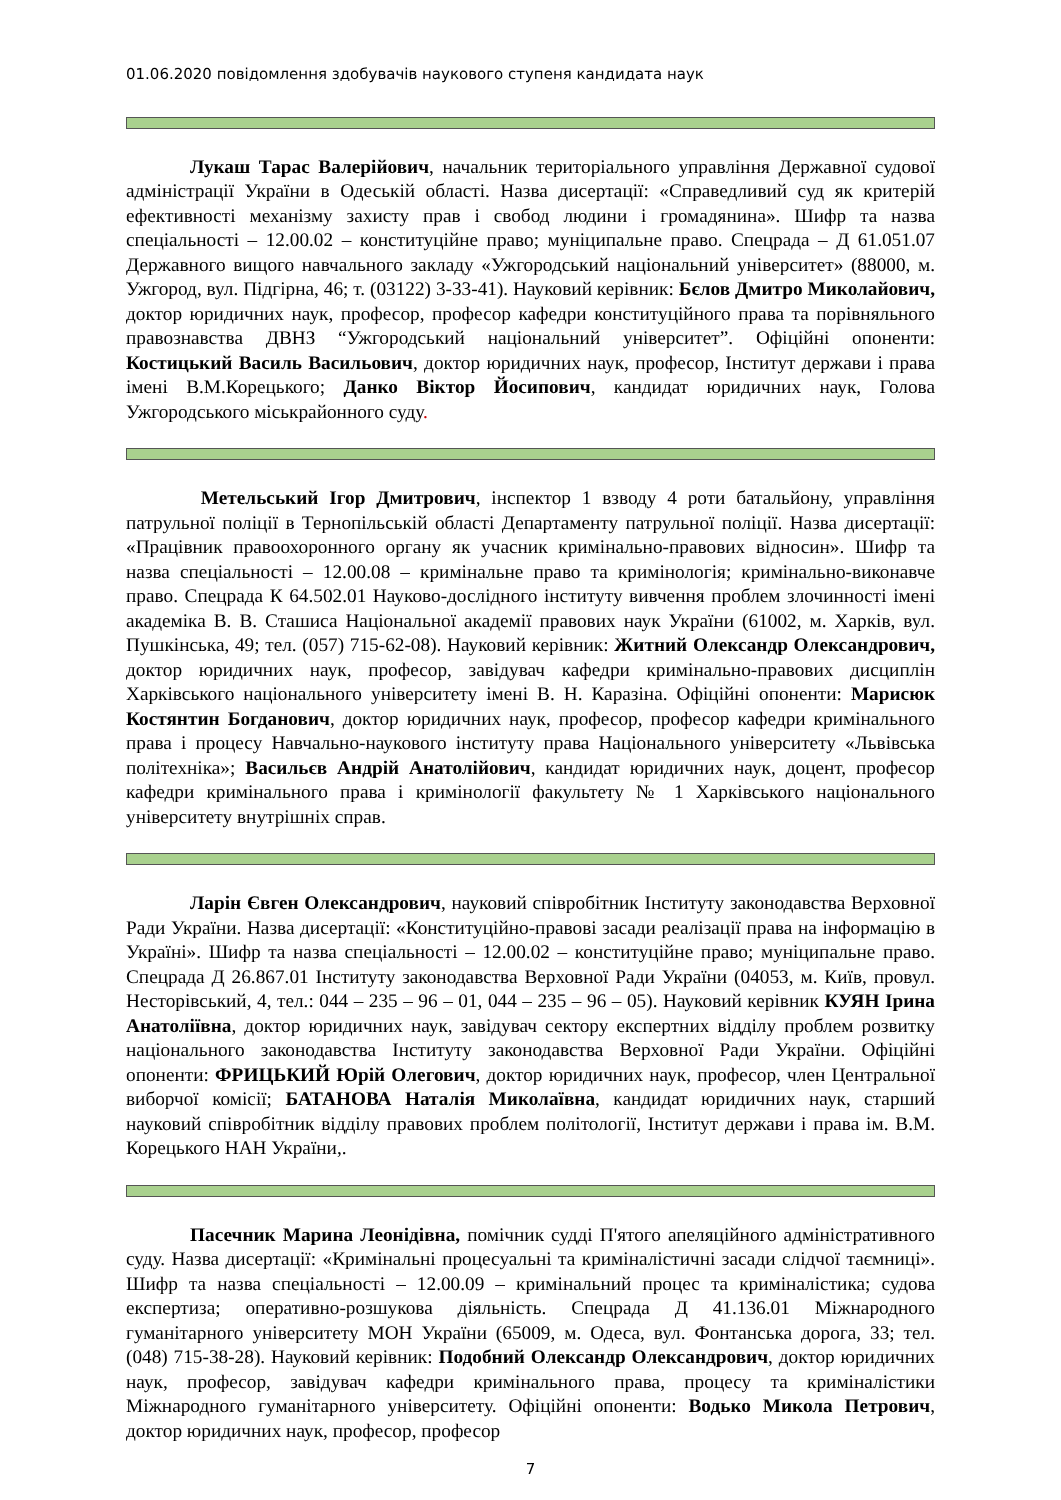01.06.2020 повідомлення здобувачів наукового ступеня кандидата наук
Лукаш Тарас Валерійович, начальник територіального управління Державної судової адміністрації України в Одеській області. Назва дисертації: «Справедливий суд як критерій ефективності механізму захисту прав і свобод людини і громадянина». Шифр та назва спеціальності – 12.00.02 – конституційне право; муніципальне право. Спецрада – Д 61.051.07 Державного вищого навчального закладу «Ужгородський національний університет» (88000, м. Ужгород, вул. Підгірна, 46; т. (03122) 3-33-41). Науковий керівник: Бєлов Дмитро Миколайович, доктор юридичних наук, професор, професор кафедри конституційного права та порівняльного правознавства ДВНЗ “Ужгородський національний університет”. Офіційні опоненти: Костицький Василь Васильович, доктор юридичних наук, професор, Інститут держави і права імені В.М.Корецького; Данко Віктор Йосипович, кандидат юридичних наук, Голова Ужгородського міськрайонного суду.
Метельський Ігор Дмитрович, інспектор 1 взводу 4 роти батальйону, управління патрульної поліції в Тернопільській області Департаменту патрульної поліції. Назва дисертації: «Працівник правоохоронного органу як учасник кримінально-правових відносин». Шифр та назва спеціальності – 12.00.08 – кримінальне право та кримінологія; кримінально-виконавче право. Спецрада К 64.502.01 Науково-дослідного інституту вивчення проблем злочинності імені академіка В. В. Сташиса Національної академії правових наук України (61002, м. Харків, вул. Пушкінська, 49; тел. (057) 715-62-08). Науковий керівник: Житний Олександр Олександрович, доктор юридичних наук, професор, завідувач кафедри кримінально-правових дисциплін Харківського національного університету імені В. Н. Каразіна. Офіційні опоненти: Марисюк Костянтин Богданович, доктор юридичних наук, професор, професор кафедри кримінального права і процесу Навчально-наукового інституту права Національного університету «Львівська політехніка»; Васильєв Андрій Анатолійович, кандидат юридичних наук, доцент, професор кафедри кримінального права і кримінології факультету № 1 Харківського національного університету внутрішніх справ.
Ларін Євген Олександрович, науковий співробітник Інституту законодавства Верховної Ради України. Назва дисертації: «Конституційно-правові засади реалізації права на інформацію в Україні». Шифр та назва спеціальності – 12.00.02 – конституційне право; муніципальне право. Спецрада Д 26.867.01 Інституту законодавства Верховної Ради України (04053, м. Київ, провул. Несторівський, 4, тел.: 044 – 235 – 96 – 01, 044 – 235 – 96 – 05). Науковий керівник КУЯН Ірина Анатоліївна, доктор юридичних наук, завідувач сектору експертних відділу проблем розвитку національного законодавства Інституту законодавства Верховної Ради України. Офіційні опоненти: ФРИЦЬКИЙ Юрій Олегович, доктор юридичних наук, професор, член Центральної виборчої комісії; БАТАНОВА Наталія Миколаївна, кандидат юридичних наук, старший науковий співробітник відділу правових проблем політології, Інститут держави і права ім. В.М. Корецького НАН України,.
Пасечник Марина Леонідівна, помічник судді П'ятого апеляційного адміністративного суду. Назва дисертації: «Кримінальні процесуальні та криміналістичні засади слідчої таємниці». Шифр та назва спеціальності – 12.00.09 – кримінальний процес та криміналістика; судова експертиза; оперативно-розшукова діяльність. Спецрада Д 41.136.01 Міжнародного гуманітарного університету МОН України (65009, м. Одеса, вул. Фонтанська дорога, 33; тел. (048) 715-38-28). Науковий керівник: Подобний Олександр Олександрович, доктор юридичних наук, професор, завідувач кафедри кримінального права, процесу та криміналістики Міжнародного гуманітарного університету. Офіційні опоненти: Водько Микола Петрович, доктор юридичних наук, професор, професор
7